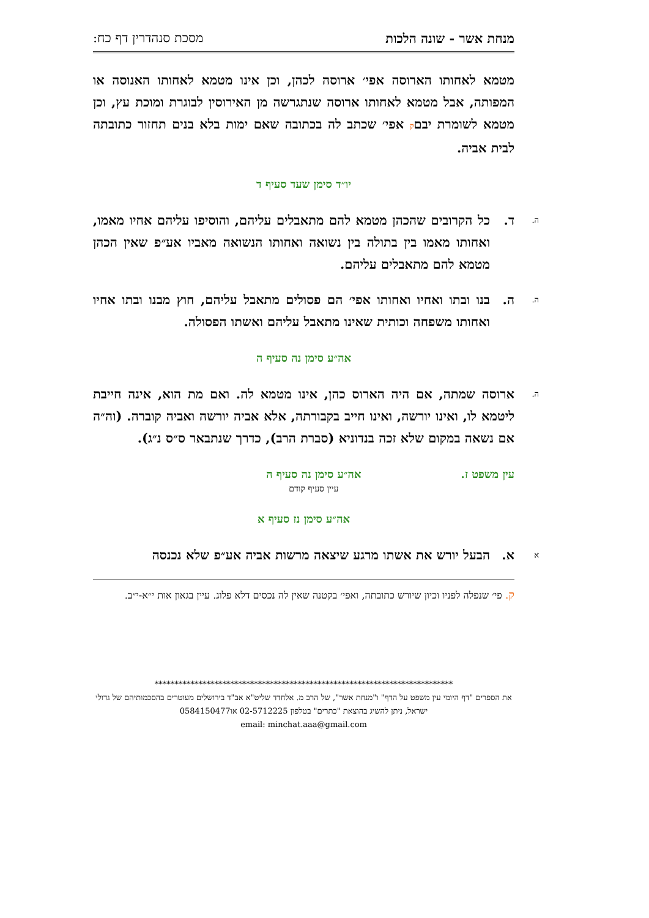מנחת אשר - שונה הלכות מסכת סנהדרין דף כח:
מטמא לאחותו הארוסה אפי׳ ארוסה לכהן, וכן אינו מטמא לאחותו האנוסה או המפותה, אבל מטמא לאחותו ארוסה שנתגרשה מן האירוסין לבוגרת ומוכת עץ, וכן מטמא לשומרת יבםק אפי׳ שכתב לה בכתובה שאם ימות בלא בנים תחזור כתובתה לבית אביה.
יו״ד סימן שעד סעיף ד
ה. ד. כל הקרובים שהכהן מטמא להם מתאבלים עליהם, והוסיפו עליהם אחיו מאמו, ואחותו מאמו בין בתולה בין נשואה ואחותו הנשואה מאביו אע״פ שאין הכהן מטמא להם מתאבלים עליהם.
ה. ה. בנו ובתו ואחיו ואחותו אפי׳ הם פסולים מתאבל עליהם, חוץ מבנו ובתו אחיו ואחותו משפחה וכותית שאינו מתאבל עליהם ואשתו הפסולה.
אה״ע סימן נה סעיף ה
ה. ארוסה שמתה, אם היה הארוס כהן, אינו מטמא לה. ואם מת הוא, אינה חייבת ליטמא לו, ואינו יורשה, ואינו חייב בקבורתה, אלא אביה יורשה ואביה קוברה. (וה״ה אם נשאה במקום שלא זכה בנדוניא (סברת הרב), כדרך שנתבאר ס״ס נ״ג).
עין משפט ז. אה״ע סימן נה סעיף ה
עיין סעיף קודם
אה״ע סימן נז סעיף א
א א. הבעל יורש את אשתו מרגע שיצאה מרשות אביה אע״פ שלא נכנסה
ק. פי׳ שנפלה לפניו וכיון שיורש כתובתה, ואפי׳ בקטנה שאין לה נכסים דלא פלוג. עיין בגאון אות י״א-י״ב.
***************************************************************************
את הספרים "דף היומי עין משפט על הדף" ו"מנחת אשר", של הרב מ. אלחדד שליט"א אב"ד בירושלים מעוטרים בהסכמותיהם של גדולי ישראל, ניתן להשיג בהוצאת "כתרים" בטלפון 02-5712225 או0584150477
email: minchat.aaa@gmail.com